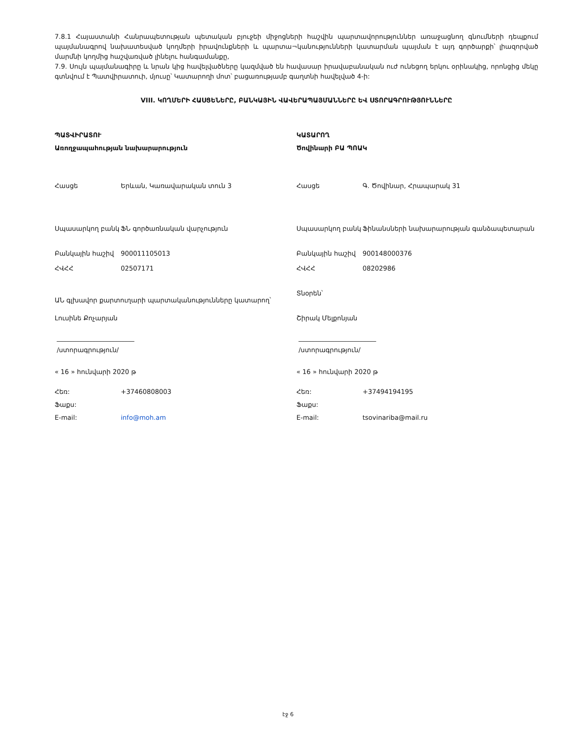7.8.1 Հայաստանի Հանրապետության պետական բյուջեի միջոցների հաշվին պարտավորություններ առաջացնող գնումների դեպքում պայմանագրով նախատեսված կողմերի իրավունքների և պարտա¬կանությունների կատարման պայման է այդ գործարքի՝ լիազորված մարմնի կողմից հաշվառված լինելու հանգամանքը,
7.9. Սույն պայմանագիրը և նրան կից հավելվածները կազմված են հավասար իրավաբանական ուժ ունեցող երկու օրինակից, որոնցից մեկը գտնվում է Պատվիրատուի, մյուսը՝ Կատարողի մոտ՝ բացառությամբ գաղտնի հավելված 4-ի:
VIII. ԿՈՂՄԵՐԻ ՀԱՍՑԵՆԵՐԸ, ԲԱՆԿԱՅԻՆ ՎԱՎԵՐԱՊԱՅՄԱՆՆԵՐԸ ԵՎ ՍՏՈՐԱԳՐՈՒԹՅՈՒՆՆԵՐԸ
| ՊԱՏՎԻՐԱՏՈՒ | |
| Առողջապահության նախարարություն | |
| Հասցե | Երևան, Կառավարական տուն 3 |
| Սպասարկող բանկ | ՖՆ գործառնական վարչություն |
| Բանկային հաշիվ | 900011105013 |
| ՀՎՀՀ | 02507171 |
| ԱՆ գլխավոր քարտուղարի պարտականությունները կատարող՝ | |
| Լուսինե Քոչարյան | |
| ________________________ | |
| /ստորագրություն/ | |
| « 16 » հունվարի 2020 թ | |
| Հեռ: | +37460808003 |
| Ֆաքս: | |
| E-mail: | info@moh.am |
| ԿԱՏԱՐՈՂ | |
| Ծովինարի ԲԱ ՊՈԱԿ | |
| Հասցե | Գ. Ծովինար, Հրապարակ 31 |
| Սպասարկող բանկ | Ֆինանսների նախարարության գանձապետարան |
| Բանկային հաշիվ | 900148000376 |
| ՀՎՀՀ | 08202986 |
| Տնօրեն՝ | |
| Շիրակ Մելքոնյան | |
| ________________________ | |
| /ստորագրություն/ | |
| « 16 » հունվարի 2020 թ | |
| Հեռ: | +37494194195 |
| Ֆաքս: | |
| E-mail: | tsovinariba@mail.ru |
էջ 6